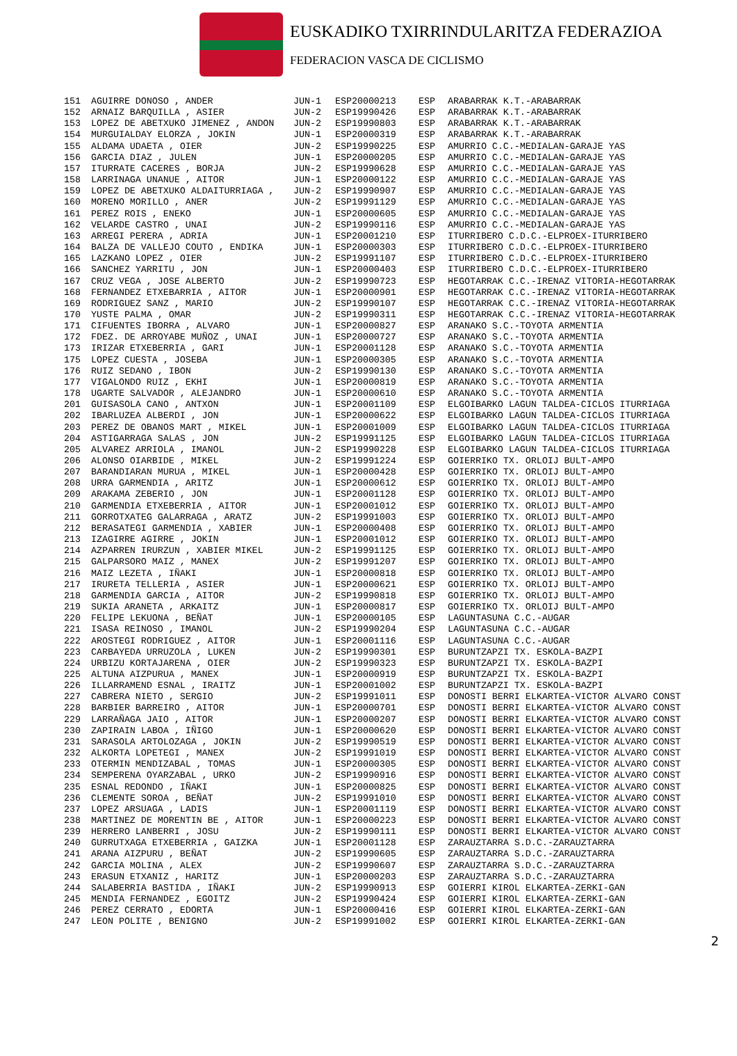EUSKADIKO TXIRRINDULARITZA FEDERAZIOA
FEDERACION VASCA DE CICLISMO
| 151 | AGUIRRE DONOSO , ANDER | JUN-1 | ESP20000213 | ESP | ARABARRAK K.T.-ARABARRAK |
| 152 | ARNAIZ BARQUILLA , ASIER | JUN-2 | ESP19990426 | ESP | ARABARRAK K.T.-ARABARRAK |
| 153 | LOPEZ DE ABETXUKO JIMENEZ , ANDON | JUN-2 | ESP19990803 | ESP | ARABARRAK K.T.-ARABARRAK |
| 154 | MURGUIALDAY ELORZA , JOKIN | JUN-1 | ESP20000319 | ESP | ARABARRAK K.T.-ARABARRAK |
| 155 | ALDAMA UDAETA , OIER | JUN-2 | ESP19990225 | ESP | AMURRIO C.C.-MEDIALAN-GARAJE YAS |
| 156 | GARCIA DIAZ , JULEN | JUN-1 | ESP20000205 | ESP | AMURRIO C.C.-MEDIALAN-GARAJE YAS |
| 157 | ITURRATE CACERES , BORJA | JUN-2 | ESP19990628 | ESP | AMURRIO C.C.-MEDIALAN-GARAJE YAS |
| 158 | LARRINAGA UNANUE , AITOR | JUN-1 | ESP20000122 | ESP | AMURRIO C.C.-MEDIALAN-GARAJE YAS |
| 159 | LOPEZ DE ABETXUKO ALDAITURRIAGA , | JUN-2 | ESP19990907 | ESP | AMURRIO C.C.-MEDIALAN-GARAJE YAS |
| 160 | MORENO MORILLO , ANER | JUN-2 | ESP19991129 | ESP | AMURRIO C.C.-MEDIALAN-GARAJE YAS |
| 161 | PEREZ ROIS , ENEKO | JUN-1 | ESP20000605 | ESP | AMURRIO C.C.-MEDIALAN-GARAJE YAS |
| 162 | VELARDE CASTRO , UNAI | JUN-2 | ESP19990116 | ESP | AMURRIO C.C.-MEDIALAN-GARAJE YAS |
| 163 | ARREGI PERERA , ADRIA | JUN-1 | ESP20001210 | ESP | ITURRIBERO C.D.C.-ELPROEX-ITURRIBERO |
| 164 | BALZA DE VALLEJO COUTO , ENDIKA | JUN-1 | ESP20000303 | ESP | ITURRIBERO C.D.C.-ELPROEX-ITURRIBERO |
| 165 | LAZKANO LOPEZ , OIER | JUN-2 | ESP19991107 | ESP | ITURRIBERO C.D.C.-ELPROEX-ITURRIBERO |
| 166 | SANCHEZ YARRITU , JON | JUN-1 | ESP20000403 | ESP | ITURRIBERO C.D.C.-ELPROEX-ITURRIBERO |
| 167 | CRUZ VEGA , JOSE ALBERTO | JUN-2 | ESP19990723 | ESP | HEGOTARRAK C.C.-IRENAZ VITORIA-HEGOTARRAK |
| 168 | FERNANDEZ ETXEBARRIA , AITOR | JUN-1 | ESP20000901 | ESP | HEGOTARRAK C.C.-IRENAZ VITORIA-HEGOTARRAK |
| 169 | RODRIGUEZ SANZ , MARIO | JUN-2 | ESP19990107 | ESP | HEGOTARRAK C.C.-IRENAZ VITORIA-HEGOTARRAK |
| 170 | YUSTE PALMA , OMAR | JUN-2 | ESP19990311 | ESP | HEGOTARRAK C.C.-IRENAZ VITORIA-HEGOTARRAK |
| 171 | CIFUENTES IBORRA , ALVARO | JUN-1 | ESP20000827 | ESP | ARANAKO S.C.-TOYOTA ARMENTIA |
| 172 | FDEZ. DE ARROYABE MUÑOZ , UNAI | JUN-1 | ESP20000727 | ESP | ARANAKO S.C.-TOYOTA ARMENTIA |
| 173 | IRIZAR ETXEBERRIA , GARI | JUN-1 | ESP20001128 | ESP | ARANAKO S.C.-TOYOTA ARMENTIA |
| 175 | LOPEZ CUESTA , JOSEBA | JUN-1 | ESP20000305 | ESP | ARANAKO S.C.-TOYOTA ARMENTIA |
| 176 | RUIZ SEDANO , IBON | JUN-2 | ESP19990130 | ESP | ARANAKO S.C.-TOYOTA ARMENTIA |
| 177 | VIGALONDO RUIZ , EKHI | JUN-1 | ESP20000819 | ESP | ARANAKO S.C.-TOYOTA ARMENTIA |
| 178 | UGARTE SALVADOR , ALEJANDRO | JUN-1 | ESP20000610 | ESP | ARANAKO S.C.-TOYOTA ARMENTIA |
| 201 | GUISASOLA CANO , ANTXON | JUN-1 | ESP20001109 | ESP | ELGOIBARKO LAGUN TALDEA-CICLOS ITURRIAGA |
| 202 | IBARLUZEA ALBERDI , JON | JUN-1 | ESP20000622 | ESP | ELGOIBARKO LAGUN TALDEA-CICLOS ITURRIAGA |
| 203 | PEREZ DE OBANOS MART , MIKEL | JUN-1 | ESP20001009 | ESP | ELGOIBARKO LAGUN TALDEA-CICLOS ITURRIAGA |
| 204 | ASTIGARRAGA SALAS , JON | JUN-2 | ESP19991125 | ESP | ELGOIBARKO LAGUN TALDEA-CICLOS ITURRIAGA |
| 205 | ALVAREZ ARRIOLA , IMANOL | JUN-2 | ESP19990228 | ESP | ELGOIBARKO LAGUN TALDEA-CICLOS ITURRIAGA |
| 206 | ALONSO OIARBIDE , MIKEL | JUN-2 | ESP19991224 | ESP | GOIERRIKO TX. ORLOIJ BULT-AMPO |
| 207 | BARANDIARAN MURUA , MIKEL | JUN-1 | ESP20000428 | ESP | GOIERRIKO TX. ORLOIJ BULT-AMPO |
| 208 | URRA GARMENDIA , ARITZ | JUN-1 | ESP20000612 | ESP | GOIERRIKO TX. ORLOIJ BULT-AMPO |
| 209 | ARAKAMA ZEBERIO , JON | JUN-1 | ESP20001128 | ESP | GOIERRIKO TX. ORLOIJ BULT-AMPO |
| 210 | GARMENDIA ETXEBERRIA , AITOR | JUN-1 | ESP20001012 | ESP | GOIERRIKO TX. ORLOIJ BULT-AMPO |
| 211 | GORROTXATEG GALARRAGA , ARATZ | JUN-2 | ESP19991003 | ESP | GOIERRIKO TX. ORLOIJ BULT-AMPO |
| 212 | BERASATEGI GARMENDIA , XABIER | JUN-1 | ESP20000408 | ESP | GOIERRIKO TX. ORLOIJ BULT-AMPO |
| 213 | IZAGIRRE AGIRRE , JOKIN | JUN-1 | ESP20001012 | ESP | GOIERRIKO TX. ORLOIJ BULT-AMPO |
| 214 | AZPARREN IRURZUN , XABIER MIKEL | JUN-2 | ESP19991125 | ESP | GOIERRIKO TX. ORLOIJ BULT-AMPO |
| 215 | GALPARSORO MAIZ , MANEX | JUN-2 | ESP19991207 | ESP | GOIERRIKO TX. ORLOIJ BULT-AMPO |
| 216 | MAIZ LEZETA , IÑAKI | JUN-1 | ESP20000818 | ESP | GOIERRIKO TX. ORLOIJ BULT-AMPO |
| 217 | IRURETA TELLERIA , ASIER | JUN-1 | ESP20000621 | ESP | GOIERRIKO TX. ORLOIJ BULT-AMPO |
| 218 | GARMENDIA GARCIA , AITOR | JUN-2 | ESP19990818 | ESP | GOIERRIKO TX. ORLOIJ BULT-AMPO |
| 219 | SUKIA ARANETA , ARKAITZ | JUN-1 | ESP20000817 | ESP | GOIERRIKO TX. ORLOIJ BULT-AMPO |
| 220 | FELIPE LEKUONA , BEÑAT | JUN-1 | ESP20000105 | ESP | LAGUNTASUNA C.C.-AUGAR |
| 221 | ISASA REINOSO , IMANOL | JUN-2 | ESP19990204 | ESP | LAGUNTASUNA C.C.-AUGAR |
| 222 | AROSTEGI RODRIGUEZ , AITOR | JUN-1 | ESP20001116 | ESP | LAGUNTASUNA C.C.-AUGAR |
| 223 | CARBAYEDA URRUZOLA , LUKEN | JUN-2 | ESP19990301 | ESP | BURUNTZAPZI TX. ESKOLA-BAZPI |
| 224 | URBIZU KORTAJARENA , OIER | JUN-2 | ESP19990323 | ESP | BURUNTZAPZI TX. ESKOLA-BAZPI |
| 225 | ALTUNA AIZPURUA , MANEX | JUN-1 | ESP20000919 | ESP | BURUNTZAPZI TX. ESKOLA-BAZPI |
| 226 | ILLARRAMEND ESNAL , IRAITZ | JUN-1 | ESP20001002 | ESP | BURUNTZAPZI TX. ESKOLA-BAZPI |
| 227 | CABRERA NIETO , SERGIO | JUN-2 | ESP19991011 | ESP | DONOSTI BERRI ELKARTEA-VICTOR ALVARO CONST |
| 228 | BARBIER BARREIRO , AITOR | JUN-1 | ESP20000701 | ESP | DONOSTI BERRI ELKARTEA-VICTOR ALVARO CONST |
| 229 | LARRAÑAGA JAIO , AITOR | JUN-1 | ESP20000207 | ESP | DONOSTI BERRI ELKARTEA-VICTOR ALVARO CONST |
| 230 | ZAPIRAIN LABOA , IÑIGO | JUN-1 | ESP20000620 | ESP | DONOSTI BERRI ELKARTEA-VICTOR ALVARO CONST |
| 231 | SARASOLA ARTOLOZAGA , JOKIN | JUN-2 | ESP19990519 | ESP | DONOSTI BERRI ELKARTEA-VICTOR ALVARO CONST |
| 232 | ALKORTA LOPETEGI , MANEX | JUN-2 | ESP19991019 | ESP | DONOSTI BERRI ELKARTEA-VICTOR ALVARO CONST |
| 233 | OTERMIN MENDIZABAL , TOMAS | JUN-1 | ESP20000305 | ESP | DONOSTI BERRI ELKARTEA-VICTOR ALVARO CONST |
| 234 | SEMPERENA OYARZABAL , URKO | JUN-2 | ESP19990916 | ESP | DONOSTI BERRI ELKARTEA-VICTOR ALVARO CONST |
| 235 | ESNAL REDONDO , IÑAKI | JUN-1 | ESP20000825 | ESP | DONOSTI BERRI ELKARTEA-VICTOR ALVARO CONST |
| 236 | CLEMENTE SOROA , BEÑAT | JUN-2 | ESP19991010 | ESP | DONOSTI BERRI ELKARTEA-VICTOR ALVARO CONST |
| 237 | LOPEZ ARSUAGA , LADIS | JUN-1 | ESP20001119 | ESP | DONOSTI BERRI ELKARTEA-VICTOR ALVARO CONST |
| 238 | MARTINEZ DE MORENTIN BE , AITOR | JUN-1 | ESP20000223 | ESP | DONOSTI BERRI ELKARTEA-VICTOR ALVARO CONST |
| 239 | HERRERO LANBERRI , JOSU | JUN-2 | ESP19990111 | ESP | DONOSTI BERRI ELKARTEA-VICTOR ALVARO CONST |
| 240 | GURRUTXAGA ETXEBERRIA , GAIZKA | JUN-1 | ESP20001128 | ESP | ZARAUZTARRA S.D.C.-ZARAUZTARRA |
| 241 | ARANA AIZPURU , BEÑAT | JUN-2 | ESP19990605 | ESP | ZARAUZTARRA S.D.C.-ZARAUZTARRA |
| 242 | GARCIA MOLINA , ALEX | JUN-2 | ESP19990607 | ESP | ZARAUZTARRA S.D.C.-ZARAUZTARRA |
| 243 | ERASUN ETXANIZ , HARITZ | JUN-1 | ESP20000203 | ESP | ZARAUZTARRA S.D.C.-ZARAUZTARRA |
| 244 | SALABERRIA BASTIDA , IÑAKI | JUN-2 | ESP19990913 | ESP | GOIERRI KIROL ELKARTEA-ZERKI-GAN |
| 245 | MENDIA FERNANDEZ , EGOITZ | JUN-2 | ESP19990424 | ESP | GOIERRI KIROL ELKARTEA-ZERKI-GAN |
| 246 | PEREZ CERRATO , EDORTA | JUN-1 | ESP20000416 | ESP | GOIERRI KIROL ELKARTEA-ZERKI-GAN |
| 247 | LEON POLITE , BENIGNO | JUN-2 | ESP19991002 | ESP | GOIERRI KIROL ELKARTEA-ZERKI-GAN |
2